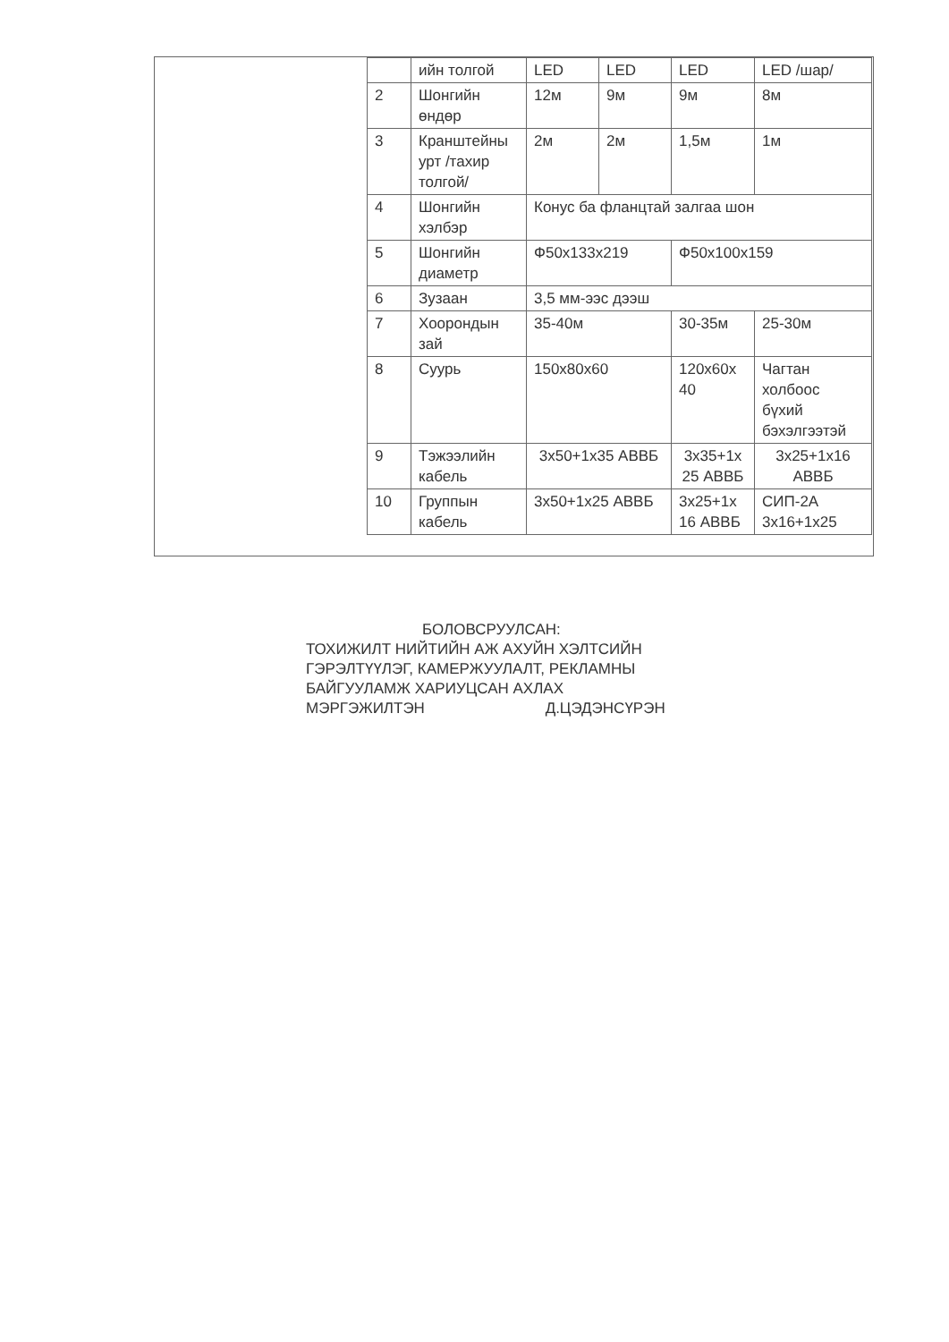| | ийн толгой | LED | LED | LED | LED /шар/ |
| 2 | Шонгийн өндөр | 12м | 9м | 9м | 8м |
| 3 | Кранштейны урт /тахир толгой/ | 2м | 2м | 1,5м | 1м |
| 4 | Шонгийн хэлбэр | Конус ба фланцтай залгаа шон | | | |
| 5 | Шонгийн диаметр | Ф50х133х219 | | Ф50х100х159 | |
| 6 | Зузаан | 3,5 мм-ээс дээш | | | |
| 7 | Хоорондын зай | 35-40м | | 30-35м | 25-30м |
| 8 | Суурь | 150х80х60 | | 120х60х 40 | Чагтан холбоос бүхий бэхэлгээтэй |
| 9 | Тэжээлийн кабель | 3х50+1х35 АВВБ | | 3х35+1х 25 АВВБ | 3х25+1х16 АВВБ |
| 10 | Группын кабель | 3х50+1х25 АВВБ | | 3х25+1х 16 АВВБ | СИП-2А 3х16+1х25 |
БОЛОВСРУУЛСАН:
ТОХИЖИЛТ НИЙТИЙН АЖ АХУЙН ХЭЛТСИЙН
ГЭРЭЛТҮҮЛЭГ, КАМЕРЖУУЛАЛТ, РЕКЛАМНЫ
БАЙГУУЛАМЖ ХАРИУЦСАН АХЛАХ
МЭРГЭЖИЛТЭН Д.ЦЭДЭНСҮРЭН